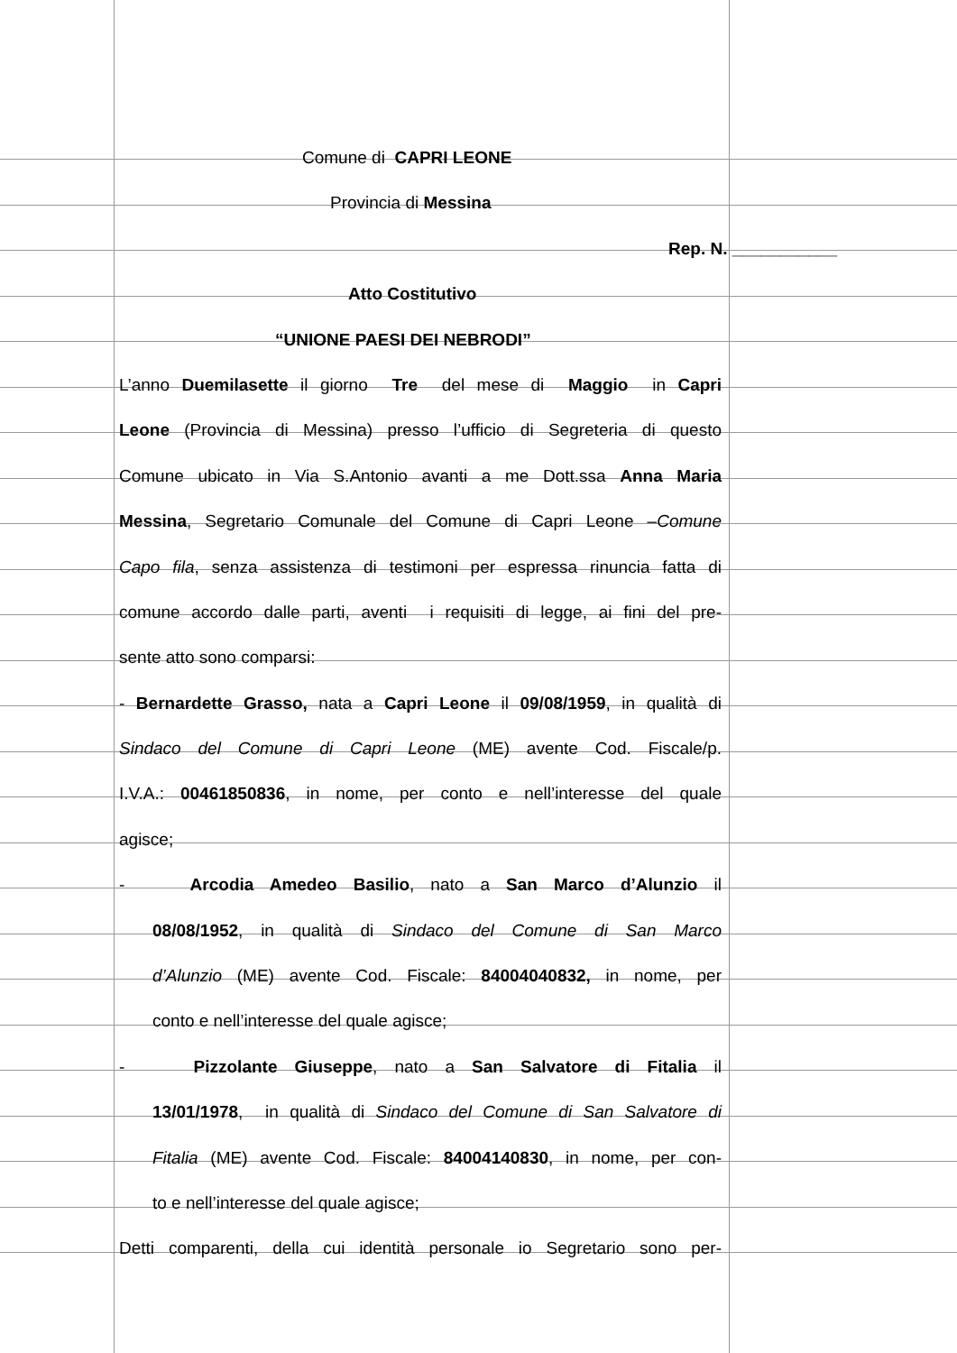Comune di CAPRI LEONE
Provincia di Messina
Rep. N. ___________
Atto Costitutivo
“UNIONE PAESI DEI NEBRODI”
L’anno Duemilasette il giorno Tre del mese di Maggio in Capri
Leone (Provincia di Messina) presso l’ufficio di Segreteria di questo
Comune ubicato in Via S.Antonio avanti a me Dott.ssa Anna Maria
Messina, Segretario Comunale del Comune di Capri Leone –Comune
Capo fila, senza assistenza di testimoni per espressa rinuncia fatta di
comune accordo dalle parti, aventi i requisiti di legge, ai fini del pre-
sente atto sono comparsi:
- Bernardette Grasso, nata a Capri Leone il 09/08/1959, in qualità di
Sindaco del Comune di Capri Leone (ME) avente Cod. Fiscale/p.
I.V.A.: 00461850836, in nome, per conto e nell’interesse del quale
agisce;
- Arcodia Amedeo Basilio, nato a San Marco d’Alunzio il
08/08/1952, in qualità di Sindaco del Comune di San Marco
d’Alunzio (ME) avente Cod. Fiscale: 84004040832, in nome, per
conto e nell’interesse del quale agisce;
- Pizzolante Giuseppe, nato a San Salvatore di Fitalia il
13/01/1978, in qualità di Sindaco del Comune di San Salvatore di
Fitalia (ME) avente Cod. Fiscale: 84004140830, in nome, per con-
to e nell’interesse del quale agisce;
Detti comparenti, della cui identità personale io Segretario sono per-